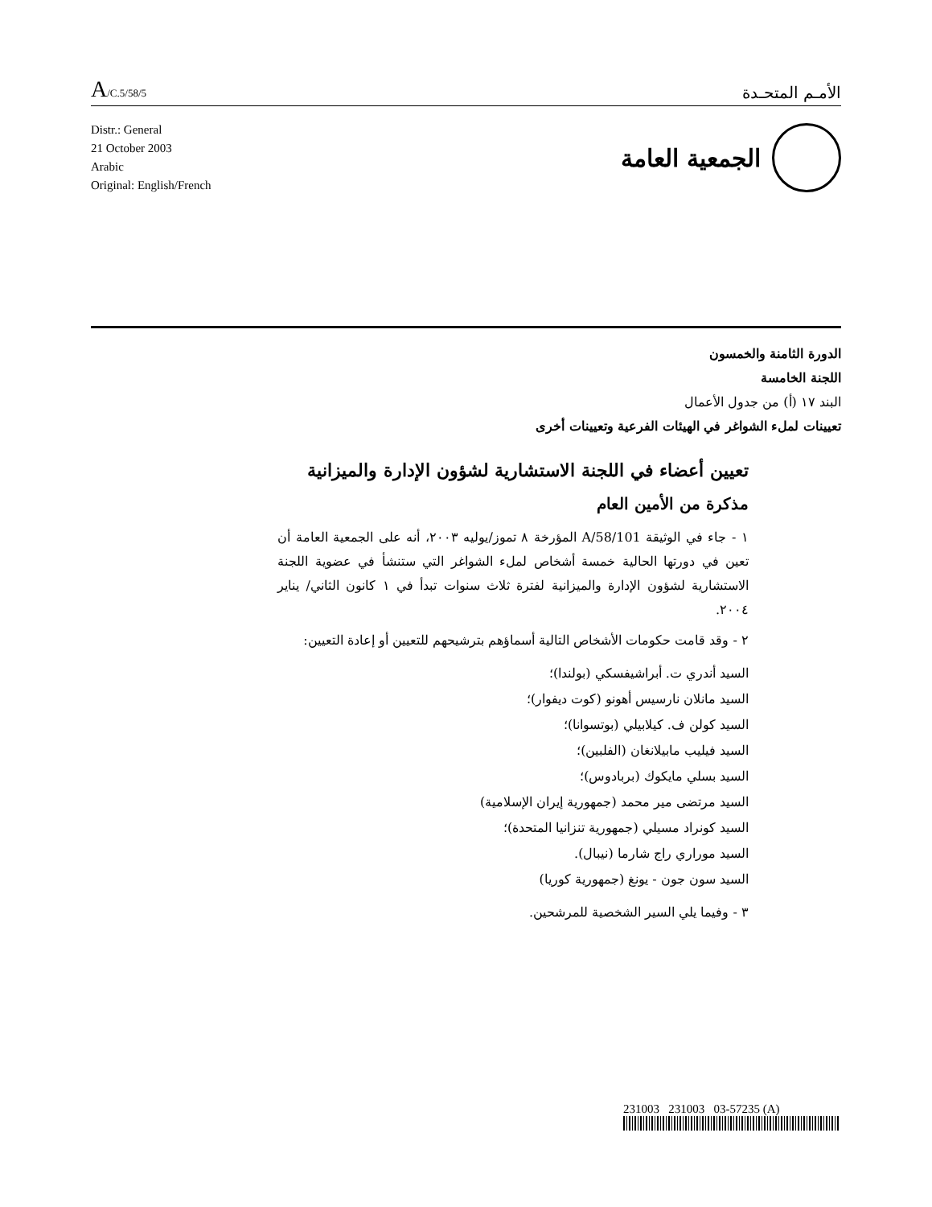A/C.5/58/5
الأمـم المتحـدة
Distr.: General
21 October 2003
Arabic
Original: English/French
الجمعية العامة
الدورة الثامنة والخمسون
اللجنة الخامسة
البند ١٧ (أ) من جدول الأعمال
تعيينات لملء الشواغر في الهيئات الفرعية وتعيينات أخرى
تعيين أعضاء في اللجنة الاستشارية لشؤون الإدارة والميزانية
مذكرة من الأمين العام
١ - جاء في الوثيقة A/58/101 المؤرخة ٨ تموز/يوليه ٢٠٠٣، أنه على الجمعية العامة أن تعين في دورتها الحالية خمسة أشخاص لملء الشواغر التي ستنشأ في عضوية اللجنة الاستشارية لشؤون الإدارة والميزانية لفترة ثلاث سنوات تبدأ في ١ كانون الثاني/ يناير ٢٠٠٤.
٢ - وقد قامت حكومات الأشخاص التالية أسماؤهم بترشيحهم للتعيين أو إعادة التعيين:
السيد أندري ت. أبراشيفسكي (بولندا)؛
السيد مانلان نارسيس أهونو (كوت ديفوار)؛
السيد كولن ف. كيلابيلي (بوتسوانا)؛
السيد فيليب مابيلانغان (الفلبين)؛
السيد بسلي مايكوك (بربادوس)؛
السيد مرتضى مير محمد (جمهورية إيران الإسلامية)
السيد كونراد مسيلي (جمهورية تنزانيا المتحدة)؛
السيد موراري راج شارما (نيبال).
السيد سون جون - يونغ (جمهورية كوريا)
٣ - وفيما يلي السير الشخصية للمرشحين.
231003 231003 03-57235 (A)